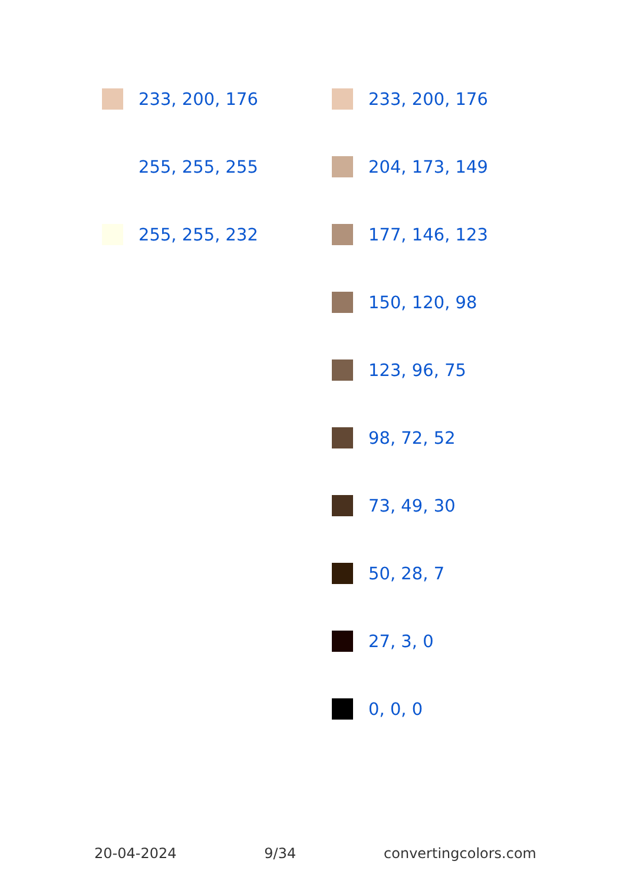233, 200, 176
255, 255, 255
255, 255, 232
233, 200, 176
204, 173, 149
177, 146, 123
150, 120, 98
123, 96, 75
98, 72, 52
73, 49, 30
50, 28, 7
27, 3, 0
0, 0, 0
20-04-2024 9/34 convertingcolors.com